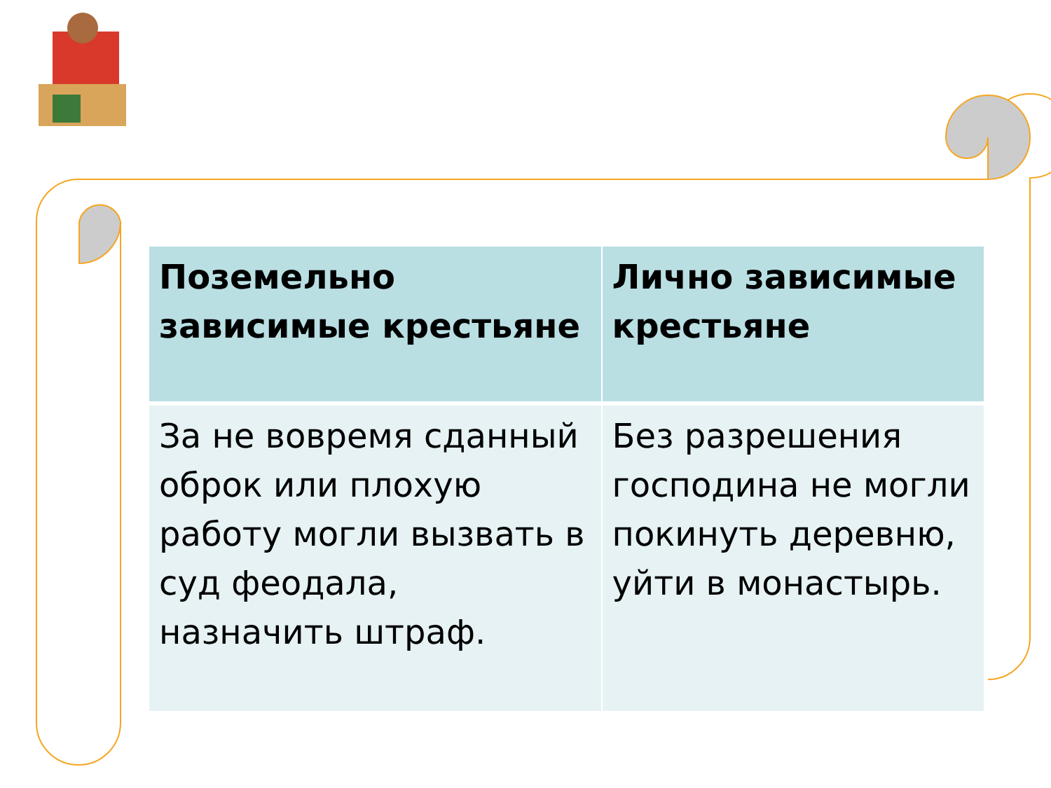| Поземельно зависимые крестьяне | Лично зависимые крестьяне |
| --- | --- |
| За не вовремя сданный оброк или плохую работу могли вызвать в суд феодала, назначить штраф. | Без разрешения господина не могли покинуть деревню, уйти в монастырь. |